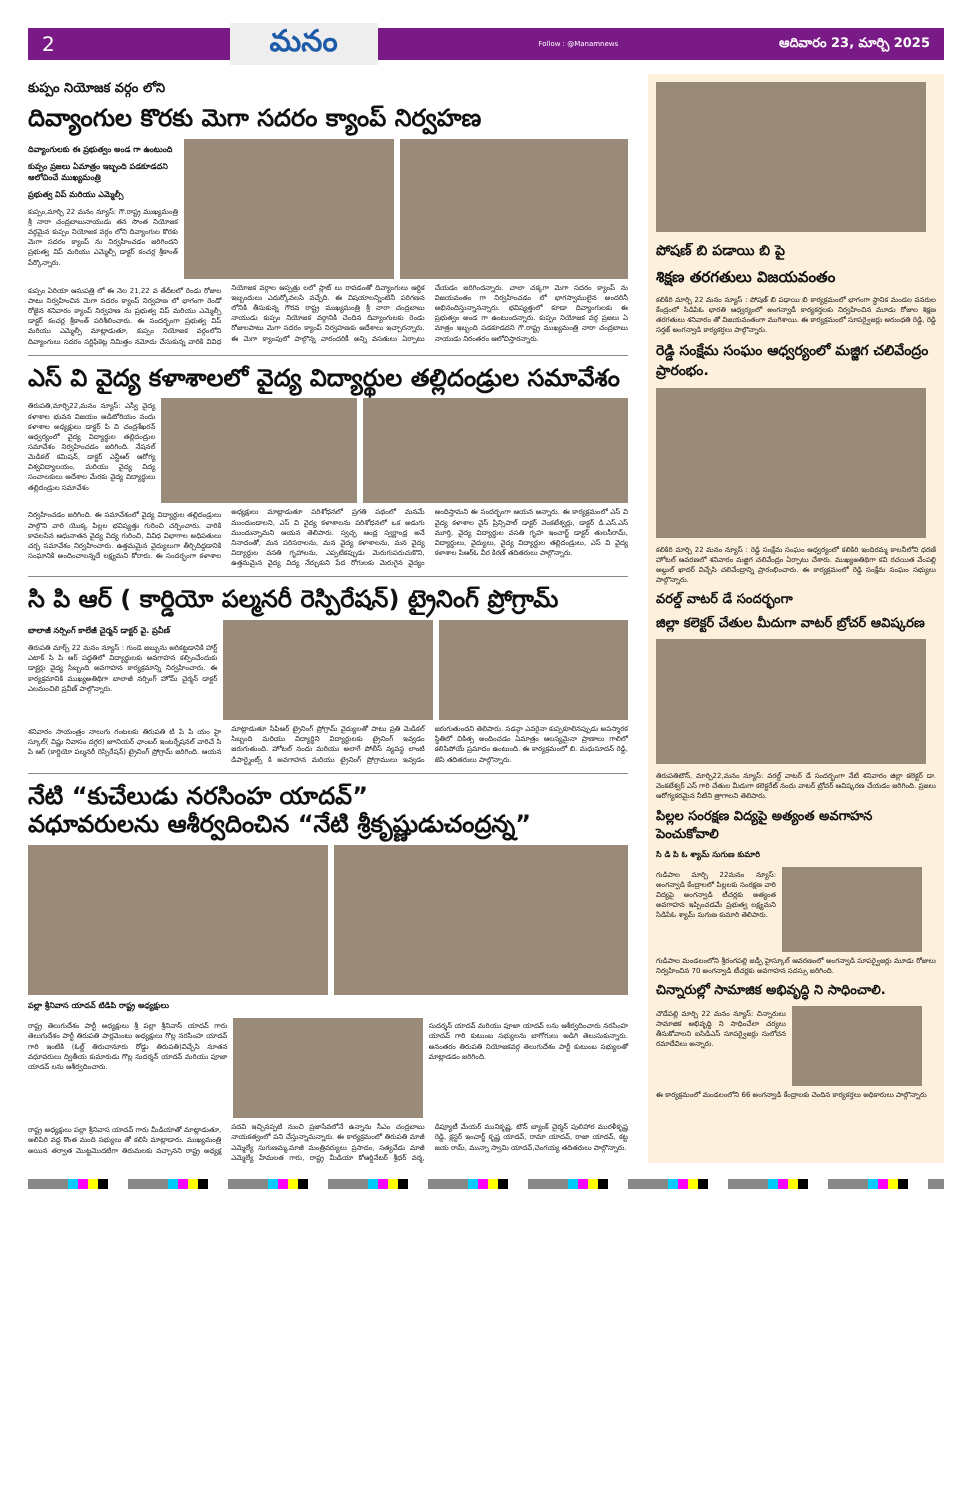2 మనం Follow : @Manamnews ఆదివారం 23, మార్చి 2025
కుప్పం నియోజక వర్గం లోని
దివ్యాంగుల కొరకు మెగా సదరం క్యాంప్ నిర్వహణ
దివ్యాంగులకు ఈ ప్రభుత్వం అండ గా ఉంటుంది
కుప్పం ప్రజలు ఏమాత్రం ఇబ్బంది పడకూడదని ఆలోచించే ముఖ్యమంత్రి
ప్రభుత్వ విప్ మరియు ఎమ్మెల్సీ
కుప్పం,మార్చి 22 మనం న్యూస్: గౌ.రాష్ట్ర ముఖ్యమంత్రి శ్రీ నారా చంద్రబాబునాయుడు తన సొంత నియోజక వర్గమైన కుప్పం నియోజక వర్గం లోని దివ్యాంగుల కొరకు మెగా సదరం క్యాంప్ ను నిర్వహించడం జరిగిందని ప్రభుత్వ విప్ మరియు ఎమ్మెల్సీ డాక్టర్ కంచర్ల శ్రీకాంత్ పేర్కొన్నారు.
కుప్పం ఏరియా ఆసుపత్రి లో ఈ నెల 21,22 వ తేదీలలో రెండు రోజుల పాటు నిర్వహించిన మెగా సదరం క్యాంప్ నిర్వహణ లో భాగంగా రెండో రోజైన శనివారం క్యాంప్ నిర్వహణ ను ప్రభుత్వ విప్ మరియు ఎమ్మెల్సీ డాక్టర్ కంచర్ల శ్రీకాంత్ పరిశీలించారు. ఈ సందర్భంగా ప్రభుత్వ విప్ మరియు ఎమ్మెల్సీ మాట్లాడుతూ, కుప్పం నియోజక వర్గంలోని దివ్యాంగులు సదరం సర్టిఫికెట్ల నిమిత్తం నమోదు చేసుకున్న వారికి వివిధ నియోజక వర్గాల ఆస్పత్రు లలో స్లాట్ లు రావడంతో దివ్యాంగులు ఆర్థిక ఇబ్బందులు ఎదుర్కోవలసి వచ్చేది. ఈ విషయాలన్నింటినీ పరిగణన లోనికి తీసుకున్న గౌరవ రాష్ట్ర ముఖ్యమంత్రి శ్రీ నారా చంద్రబాబు నాయుడు కుప్పం నియోజక వర్గానికి చెందిన దివ్యాంగులకు రెండు రోజులపాటు మెగా సదరం క్యాంప్ నిర్వహణకు ఆదేశాలు ఇచ్చారన్నారు. ఈ మెగా క్యాంపులో పాల్గొన్న వారందరికీ అన్ని వసతులు ఏర్పాటు చేయడం జరిగిందన్నారు. చాలా చక్కగా మెగా సదరం క్యాంప్ ను విజయవంతం గా నిర్వహించడం లో భాగస్వాములైన అందరినీ అభినందిస్తున్నానన్నారు. భవిష్యత్తులో కూడా దివ్యాంగులకు ఈ ప్రభుత్వం అండ గా ఉంటుందన్నారు. కుప్పం నియోజక వర్గ ప్రజలు ఏ మాత్రం ఇబ్బంది పడకూడదని గౌ.రాష్ట్ర ముఖ్యమంత్రి నారా చంద్రబాబు నాయుడు నిరంతరం ఆలోచిస్తారన్నారు.
ఎస్ వి వైద్య కళాశాలలో వైద్య విద్యార్థుల తల్లిదండ్రుల సమావేశం
తిరుపతి,మార్చి22,మనం న్యూస్: ఎస్వీ వైద్య కళాశాల భువన విజయం ఆడిటోరియం నందు కళాశాల అధ్యక్షులు డాక్టర్ పి వి చంద్రశేఖరన్ ఆధ్వర్యంలో వైద్య విద్యార్థుల తల్లిదండ్రుల సమావేశం నిర్వహించడం జరిగింది. నేషనల్ మెడికల్ కమిషన్, డాక్టర్ ఎన్టీఆర్ ఆరోగ్య విశ్వవిద్యాలయం, మరియు వైద్య విద్య సంచాలకులు ఆదేశాల మేరకు వైద్య విద్యార్థులు తల్లిదండ్రుల సమావేశం
నిర్వహించడం జరిగింది. ఈ సమావేశంలో వైద్య విద్యార్థుల తల్లిదండ్రులు పాల్గొని వారి యొక్క పిల్లల భవిష్యత్తు గురించి చర్చించారు. వారికి కావలసిన ఆధునాతన వైద్య విద్య గురించి, వివిధ విభాగాల అధిపతులు చర్చ సమావేశం నిర్వహించారు. ఉత్తమమైన వైద్యులుగా తీర్చిదిద్దడానికి సంఘానికి అందించాలన్నదే లక్ష్యమని కోరారు. ఈ సందర్భంగా కళాశాల అధ్యక్షులు మాట్లాడుతూ పరిశోధనలో ప్రగతి పథంలో మనమే ముందుండాలని, ఎస్ వి వైద్య కళాశాలను పరిశోధనలో ఒక అడుగు ముందున్నామని ఆయన తెలిపారు. స్వచ్ఛ ఆంధ్ర స్వర్ణాంధ్ర అనే నినాదంతో, మన పరిసరాలను, మన వైద్య కళాశాలను, మన వైద్య విద్యార్థుల వసతి గృహాలను, ఎప్పటికప్పుడు మెరుగుపరుచుకొని, ఉత్తమమైన వైద్య విద్య నేర్చుకుని పేద రోగులకు మెరుగైన వైద్యం అందిస్తామని ఈ సందర్భంగా ఆయన అన్నారు. ఈ కార్యక్రమంలో ఎస్ వి వైద్య కళాశాల వైస్ ప్రిన్సిపాల్ డాక్టర్ వెంకటేశ్వర్లు, డాక్టర్ డి.ఎస్.ఎస్ మూర్తి, వైద్య విద్యార్థుల వసతి గృహ ఇంచార్జ్ డాక్టర్ తులసీరామ్, విద్యార్థులు, వైద్యులు, వైద్య విద్యార్థుల తల్లిదండ్రులు, ఎస్ వి వైద్య కళాశాల పిఆర్ఓ వీర కిరణ్ తదితరులు పాల్గొన్నారు.
సి పి ఆర్ ( కార్డియో పల్మనరీ రెస్పిరేషన్) ట్రైనింగ్ ప్రోగ్రామ్
బాలాజీ నర్సింగ్ కాలేజీ చైర్మన్ డాక్టర్ వై. ప్రవీణ్
తిరుపతి మార్చ్ 22 మనం న్యూస్ : గుండె జబ్బును అరికట్టడానికి హార్ట్ ఎటాక్ సి పి ఆర్ పద్ధతిలో విద్యార్థులకు అవగాహన కల్పించేందుకు డాక్టర్లు వైద్య సిబ్బంది అవగాహన కార్యక్రమాన్ని నిర్వహించారు. ఈ కార్యక్రమానికి ముఖ్యఅతిథిగా బాలాజీ నర్సింగ్ హోమ్ చైర్మన్ డాక్టర్ ఎలమంచిలి ప్రవీణ్ పాల్గొన్నారు.
శనివారం సాయంత్రం నాలుగు గంటలకు తిరుపతి టి పి పి యం హై స్కూల్( విష్ణు నివాసం దగ్గర) జూనియర్ ఛాంబర్ ఇంటర్నేషనల్ వారిచే సి పి ఆర్ (కార్డియో పల్మనరీ రెస్పిరేషన్) ట్రైనింగ్ ప్రోగ్రామ్ జరిగింది. ఆయన మాట్లాడుతూ సిపిఆర్ ట్రైనింగ్ ప్రోగ్రామ్ వైద్యులతో పాటు ప్రతి మెడికల్ సిబ్బంది మరియు విద్యార్థిని విద్యార్థులకు ట్రైనింగ్ ఇవ్వడం జరుగుతుంది. హోటల్ నందు మరియు అలాగే పోలీస్ వ్యవస్థ లాంటి డిపార్ట్మెంట్స్ కి అవగాహన మరియు ట్రైనింగ్ ప్రోగ్రాములు ఇవ్వడం జరుగుతుందని తెలిపారు. సడన్గా ఎవరైనా కుప్పకూలినప్పుడు అపస్మారక స్థితిలో చికిత్స అందించడం ఏమాత్రం ఆలస్యమైనా ప్రాణాలు గాలిలో కలిసిపోయే ప్రమాదం ఉంటుంది. ఈ కార్యక్రమంలో బి. మధుసూదన్ రెడ్డి, జెసి తదితరులు పాల్గొన్నారు.
నేటి “కుచేలుడు నరసింహ యాదవ్”
వధూవరులను ఆశీర్వదించిన “నేటి శ్రీకృష్ణుడుచంద్రన్న”
పల్లా శ్రీనివాస యాదవ్ టిడిపి రాష్ట్ర అధ్యక్షులు
రాష్ట్ర తెలుగుదేశం పార్టీ అధ్యక్షులు శ్రీ పల్లా శ్రీనివాస్ యాదవ్ గారు తెలుగుదేశం పార్టీ తిరుపతి పార్లమెంటు అధ్యక్షులు గొల్ల నరసింహ యాదవ్ గారి ఇంటికి (ఓల్డ్ తిరుచానూరు రోడ్డు తిరుపతి)విచ్చేసి నూతన వధూవరులు ద్వితీయ కుమారుడు గొల్ల సుదర్శన్ యాదవ్ మరియు పూజా యాదవ్ లను ఆశీర్వదించారు.
సుదర్శన్ యాదవ్ మరియు పూజా యాదవ్ లను ఆశీర్వదించారు నరసింహ యాదవ్ గారి కుటుంబ సభ్యులను బాగోగులు అడిగి తెలుసుకున్నారు. అనంతరం తిరుపతి నియోజకవర్గ తెలుగుదేశం పార్టీ కుటుంబ సభ్యులతో మాట్లాడడం జరిగింది.
రాష్ట్ర అధ్యక్షులు పల్లా శ్రీనివాస యాదవ్ గారు మీడియాతో మాట్లాడుతూ, అలిపిరి వద్ద కొంత మంది సభ్యులు తో కలిసి మాట్లాడారు. ముఖ్యమంత్రి అయిన తర్వాత మొట్టమొదటిగా తిరుమలకు వచ్చానని రాష్ట్ర అధ్యక్ష పదవి ఇచ్చినప్పటి నుంచి ప్రజాసేవలోనే ఉన్నాను సీఎం చంద్రబాబు నాయకత్వంలో పని చేస్తున్నామన్నారు. ఈ కార్యక్రమంలో తిరుపతి మాజీ ఎమ్మెల్యే సుగుణమ్మ,మాజీ మంత్రివర్యులు ప్రసాదం, సత్యవేడు మాజీ ఎమ్మెల్యే హేమలత గారు, రాష్ట్ర మీడియా కోఆర్డినేటర్ శ్రీధర్ వర్మ, డిప్యూటీ మేయర్ మునికృష్ణ, టౌన్ బ్యాంక్ చైర్మన్ పులిహార మురళీకృష్ణ రెడ్డి, క్లస్టర్ ఇంచార్జ్ కృష్ణ యాదవ్, రామా యాదవ్, రాజా యాదవ్, కట్ట జయ రామ్, మున్నా స్వామి యాదవ్,చెంగయ్య తదితరులు పాల్గొన్నారు.
పోషణ్ బి పడాయి బి పై
శిక్షణ తరగతులు విజయవంతం
కలికిరి మార్చి 22 మనం న్యూస్ : పోషణ్ బి పఢాయి బి కార్యక్రమంలో భాగంగా స్థానిక మండల వనరుల కేంద్రంలో సిడిపిఓ భారతి ఆధ్వర్యంలో అంగన్వాడీ కార్యకర్తలకు నిర్వహించిన మూడు రోజుల శిక్షణ తరగతులు శనివారం తో విజయవంతంగా ముగిశాయి. ఈ కార్యక్రమంలో సూపర్వైజర్లు అరుంధతి రెడ్డి, రెడ్డి సర్తజ్ అంగన్వాడి కార్యకర్తలు పాల్గొన్నారు.
రెడ్డి సంక్షేమ సంఘం ఆధ్వర్యంలో మజ్జిగ చలివేంద్రం ప్రారంభం.
కలికిరి మార్చి 22 మనం న్యూస్ : రెడ్డి సంక్షేమ సంఘం ఆధ్వర్యంలో కలికిరి ఇందిరమ్మ కాలనీలోని ధరణి హోటల్ ఆవరణలో శనివారం మజ్జిగ చలివేంద్రం ఏర్పాటు చేశారు. ముఖ్యఅతిథిగా కవి రచయిత వేంపల్లి అబ్దుల్ ఖాదర్ విచ్చేసి చలివేంద్రాన్ని ప్రారంభించారు. ఈ కార్యక్రమంలో రెడ్డి సంక్షేమ సంఘం సభ్యులు పాల్గొన్నారు.
వరల్డ్ వాటర్ డే సందర్భంగా
జిల్లా కలెక్టర్ చేతుల మీదుగా వాటర్ బ్రోచర్ ఆవిష్కరణ
తిరుపతిటౌన్, మార్చి22,మనం న్యూస్: వరల్డ్ వాటర్ డే సందర్భంగా నేటి శనివారం జిల్లా కలెక్టర్ డా. వెంకటేశ్వర్ ఎస్ గారి చేతుల మీదుగా కలెక్టరేట్ నందు వాటర్ బ్రోచర్ ఆవిష్కరణ చేయడం జరిగింది. ప్రజలు ఆరోగ్యకరమైన నీటిని త్రాగాలని తెలిపారు.
పిల్లల సంరక్షణ విద్యపై అత్యంత అవగాహన పెంచుకోవాలి
సి డి పి ఓ శ్యామ్ సుగుణ కుమారి
గుడిపాల మార్చి 22మనం న్యూస్: అంగన్వాడి కేంద్రాలలో పిల్లలకు సంరక్షణ వారి విద్యపై అంగన్వాడి టీచర్లకు అత్యంత అవగాహన ఇప్పించడమే ప్రభుత్వ లక్ష్యమని సిడిపిఓ శ్యామ్ సుగుణ కుమారి తెలిపారు.
గుడిపాల మండలంలోని శ్రీరంగపల్లి జడ్పీ హైస్కూల్ ఆవరణంలో అంగన్వాడి సూపర్వైజర్లు మూడు రోజులు నిర్వహించిన 70 అంగన్వాడి టీచర్లకు అవగాహన సదస్సు జరిగింది.
చిన్నారుల్లో సామాజిక అభివృద్ధి ని సాధించాలి.
చౌడేపల్లి మార్చి 22 మనం న్యూస్: చిన్నారులు సామాజిక అభివృద్ధి ని సాధించేలా చర్యలు తీసుకోవాలని ఐసిడిఎస్ సూపర్వైజర్లు సులోచన రమాదేవిలు అన్నారు.
ఈ కార్యక్రమంలో మండలంలోని 66 అంగన్వాడి కేంద్రాలకు చెందిన కార్యకర్తలు అధికారులు పాల్గొన్నారు